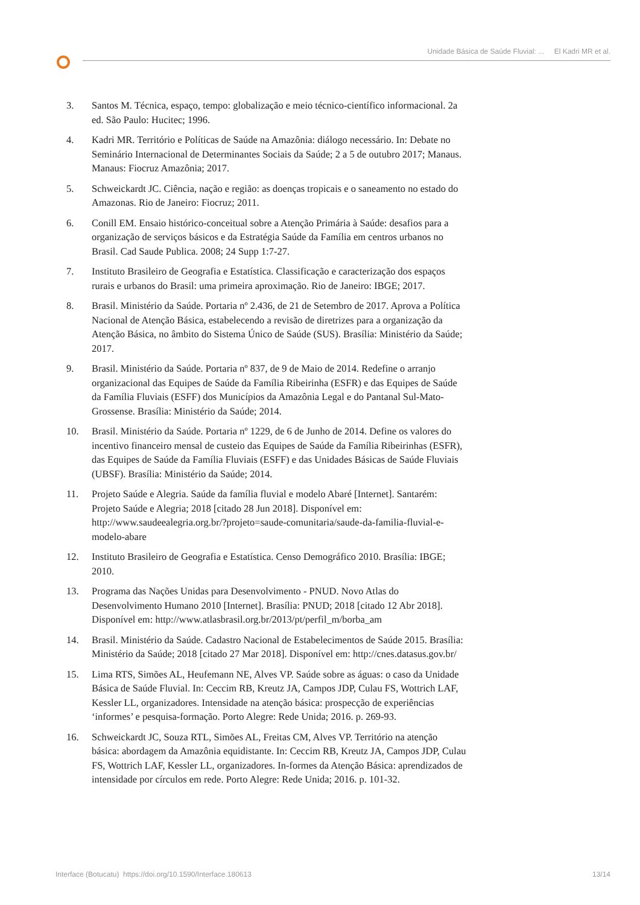Unidade Básica de Saúde Fluvial: ... El Kadri MR et al.
3. Santos M. Técnica, espaço, tempo: globalização e meio técnico-científico informacional. 2a ed. São Paulo: Hucitec; 1996.
4. Kadri MR. Território e Políticas de Saúde na Amazônia: diálogo necessário. In: Debate no Seminário Internacional de Determinantes Sociais da Saúde; 2 a 5 de outubro 2017; Manaus. Manaus: Fiocruz Amazônia; 2017.
5. Schweickardt JC. Ciência, nação e região: as doenças tropicais e o saneamento no estado do Amazonas. Rio de Janeiro: Fiocruz; 2011.
6. Conill EM. Ensaio histórico-conceitual sobre a Atenção Primária à Saúde: desafios para a organização de serviços básicos e da Estratégia Saúde da Família em centros urbanos no Brasil. Cad Saude Publica. 2008; 24 Supp 1:7-27.
7. Instituto Brasileiro de Geografia e Estatística. Classificação e caracterização dos espaços rurais e urbanos do Brasil: uma primeira aproximação. Rio de Janeiro: IBGE; 2017.
8. Brasil. Ministério da Saúde. Portaria nº 2.436, de 21 de Setembro de 2017. Aprova a Política Nacional de Atenção Básica, estabelecendo a revisão de diretrizes para a organização da Atenção Básica, no âmbito do Sistema Único de Saúde (SUS). Brasília: Ministério da Saúde; 2017.
9. Brasil. Ministério da Saúde. Portaria nº 837, de 9 de Maio de 2014. Redefine o arranjo organizacional das Equipes de Saúde da Família Ribeirinha (ESFR) e das Equipes de Saúde da Família Fluviais (ESFF) dos Municípios da Amazônia Legal e do Pantanal Sul-Mato-Grossense. Brasília: Ministério da Saúde; 2014.
10. Brasil. Ministério da Saúde. Portaria nº 1229, de 6 de Junho de 2014. Define os valores do incentivo financeiro mensal de custeio das Equipes de Saúde da Família Ribeirinhas (ESFR), das Equipes de Saúde da Família Fluviais (ESFF) e das Unidades Básicas de Saúde Fluviais (UBSF). Brasília: Ministério da Saúde; 2014.
11. Projeto Saúde e Alegria. Saúde da família fluvial e modelo Abaré [Internet]. Santarém: Projeto Saúde e Alegria; 2018 [citado 28 Jun 2018]. Disponível em: http://www.saudeealegria.org.br/?projeto=saude-comunitaria/saude-da-familia-fluvial-e-modelo-abare
12. Instituto Brasileiro de Geografia e Estatística. Censo Demográfico 2010. Brasília: IBGE; 2010.
13. Programa das Nações Unidas para Desenvolvimento - PNUD. Novo Atlas do Desenvolvimento Humano 2010 [Internet]. Brasília: PNUD; 2018 [citado 12 Abr 2018]. Disponível em: http://www.atlasbrasil.org.br/2013/pt/perfil_m/borba_am
14. Brasil. Ministério da Saúde. Cadastro Nacional de Estabelecimentos de Saúde 2015. Brasília: Ministério da Saúde; 2018 [citado 27 Mar 2018]. Disponível em: http://cnes.datasus.gov.br/
15. Lima RTS, Simões AL, Heufemann NE, Alves VP. Saúde sobre as águas: o caso da Unidade Básica de Saúde Fluvial. In: Ceccim RB, Kreutz JA, Campos JDP, Culau FS, Wottrich LAF, Kessler LL, organizadores. Intensidade na atenção básica: prospecção de experiências ‘informes’ e pesquisa-formação. Porto Alegre: Rede Unida; 2016. p. 269-93.
16. Schweickardt JC, Souza RTL, Simões AL, Freitas CM, Alves VP. Território na atenção básica: abordagem da Amazônia equidistante. In: Ceccim RB, Kreutz JA, Campos JDP, Culau FS, Wottrich LAF, Kessler LL, organizadores. In-formes da Atenção Básica: aprendizados de intensidade por círculos em rede. Porto Alegre: Rede Unida; 2016. p. 101-32.
Interface (Botucatu) https://doi.org/10.1590/Interface.180613 13/14